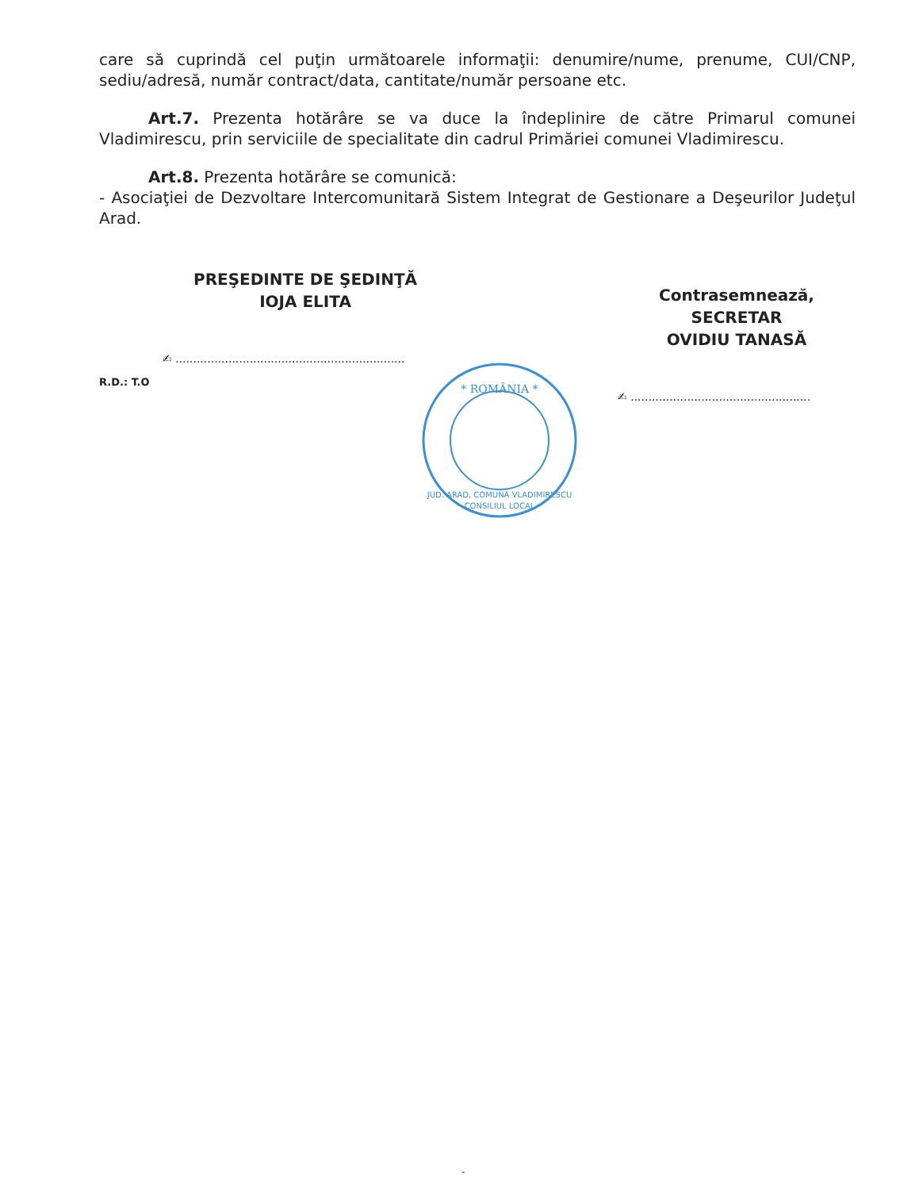care să cuprindă cel puţin următoarele informaţii: denumire/nume, prenume, CUI/CNP, sediu/adresă, număr contract/data, cantitate/număr persoane etc.
Art.7. Prezenta hotărâre se va duce la îndeplinire de către Primarul comunei Vladimirescu, prin serviciile de specialitate din cadrul Primăriei comunei Vladimirescu.
Art.8. Prezenta hotărâre se comunică:
- Asociaţiei de Dezvoltare Intercomunitară Sistem Integrat de Gestionare a Deşeurilor Judeţul Arad.
PREŞEDINTE DE ŞEDINŢĂ
IOJA ELITA
✍ .................................................................
R.D.: T.O
Contrasemnează,
SECRETAR
OVIDIU TANASĂ
✍ ...................................................
* ROMÂNIA *
JUD. ARAD, COMUNA VLADIMIRESCU
CONSILIUL LOCAL
-